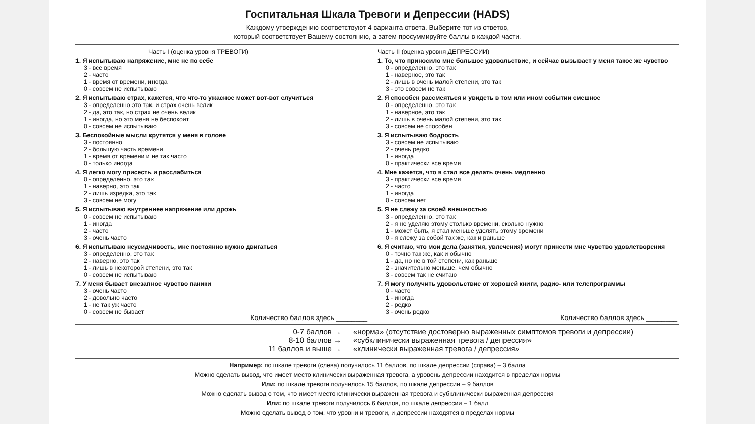Госпитальная Шкала Тревоги и Депрессии (HADS)
Каждому утверждению соответствуют 4 варианта ответа. Выберите тот из ответов,
который соответствует Вашему состоянию, а затем просуммируйте баллы в каждой части.
Часть I (оценка уровня ТРЕВОГИ)
1. Я испытываю напряжение, мне не по себе
3 - все время
2 - часто
1 - время от времени, иногда
0 - совсем не испытываю
2. Я испытываю страх, кажется, что что-то ужасное может вот-вот случиться
3 - определенно это так, и страх очень велик
2 - да, это так, но страх не очень велик
1 - иногда, но это меня не беспокоит
0 - совсем не испытываю
3. Беспокойные мысли крутятся у меня в голове
3 - постоянно
2 - большую часть времени
1 - время от времени и не так часто
0 - только иногда
4. Я легко могу присесть и расслабиться
0 - определенно, это так
1 - наверно, это так
2 - лишь изредка, это так
3 - совсем не могу
5. Я испытываю внутреннее напряжение или дрожь
0 - совсем не испытываю
1 - иногда
2 - часто
3 - очень часто
6. Я испытываю неусидчивость, мне постоянно нужно двигаться
3 - определенно, это так
2 - наверно, это так
1 - лишь в некоторой степени, это так
0 - совсем не испытываю
7. У меня бывает внезапное чувство паники
3 - очень часто
2 - довольно часто
1 - не так уж часто
0 - совсем не бывает
Количество баллов здесь ________
Часть II (оценка уровня ДЕПРЕССИИ)
1. То, что приносило мне большое удовольствие, и сейчас вызывает у меня такое же чувство
0 - определенно, это так
1 - наверное, это так
2 - лишь в очень малой степени, это так
3 - это совсем не так
2. Я способен рассмеяться и увидеть в том или ином событии смешное
0 - определенно, это так
1 - наверное, это так
2 - лишь в очень малой степени, это так
3 - совсем не способен
3. Я испытываю бодрость
3 - совсем не испытываю
2 - очень редко
1 - иногда
0 - практически все время
4. Мне кажется, что я стал все делать очень медленно
3 - практически все время
2 - часто
1 - иногда
0 - совсем нет
5. Я не слежу за своей внешностью
3 - определенно, это так
2 - я не уделяю этому столько времени, сколько нужно
1 - может быть, я стал меньше уделять этому времени
0 - я слежу за собой так же, как и раньше
6. Я считаю, что мои дела (занятия, увлечения) могут принести мне чувство удовлетворения
0 - точно так же, как и обычно
1 - да, но не в той степени, как раньше
2 - значительно меньше, чем обычно
3 - совсем так не считаю
7. Я могу получить удовольствие от хорошей книги, радио- или телепрограммы
0 - часто
1 - иногда
2 - редко
3 - очень редко
Количество баллов здесь ________
0-7 баллов →
8-10 баллов →
11 баллов и выше →
«норма» (отсутствие достоверно выраженных симптомов тревоги и депрессии)
«субклинически выраженная тревога / депрессия»
«клинически выраженная тревога / депрессия»
Например: по шкале тревоги (слева) получилось 11 баллов, по шкале депрессии (справа) – 3 балла
Можно сделать вывод, что имеет место клинически выраженная тревога, а уровень депрессии находится в пределах нормы
Или: по шкале тревоги получилось 15 баллов, по шкале депрессии – 9 баллов
Можно сделать вывод о том, что имеет место клинически выраженная тревога и субклинически выраженная депрессия
Или: по шкале тревоги получилось 6 баллов, по шкале депрессии – 1 балл
Можно сделать вывод о том, что уровни и тревоги, и депрессии находятся в пределах нормы